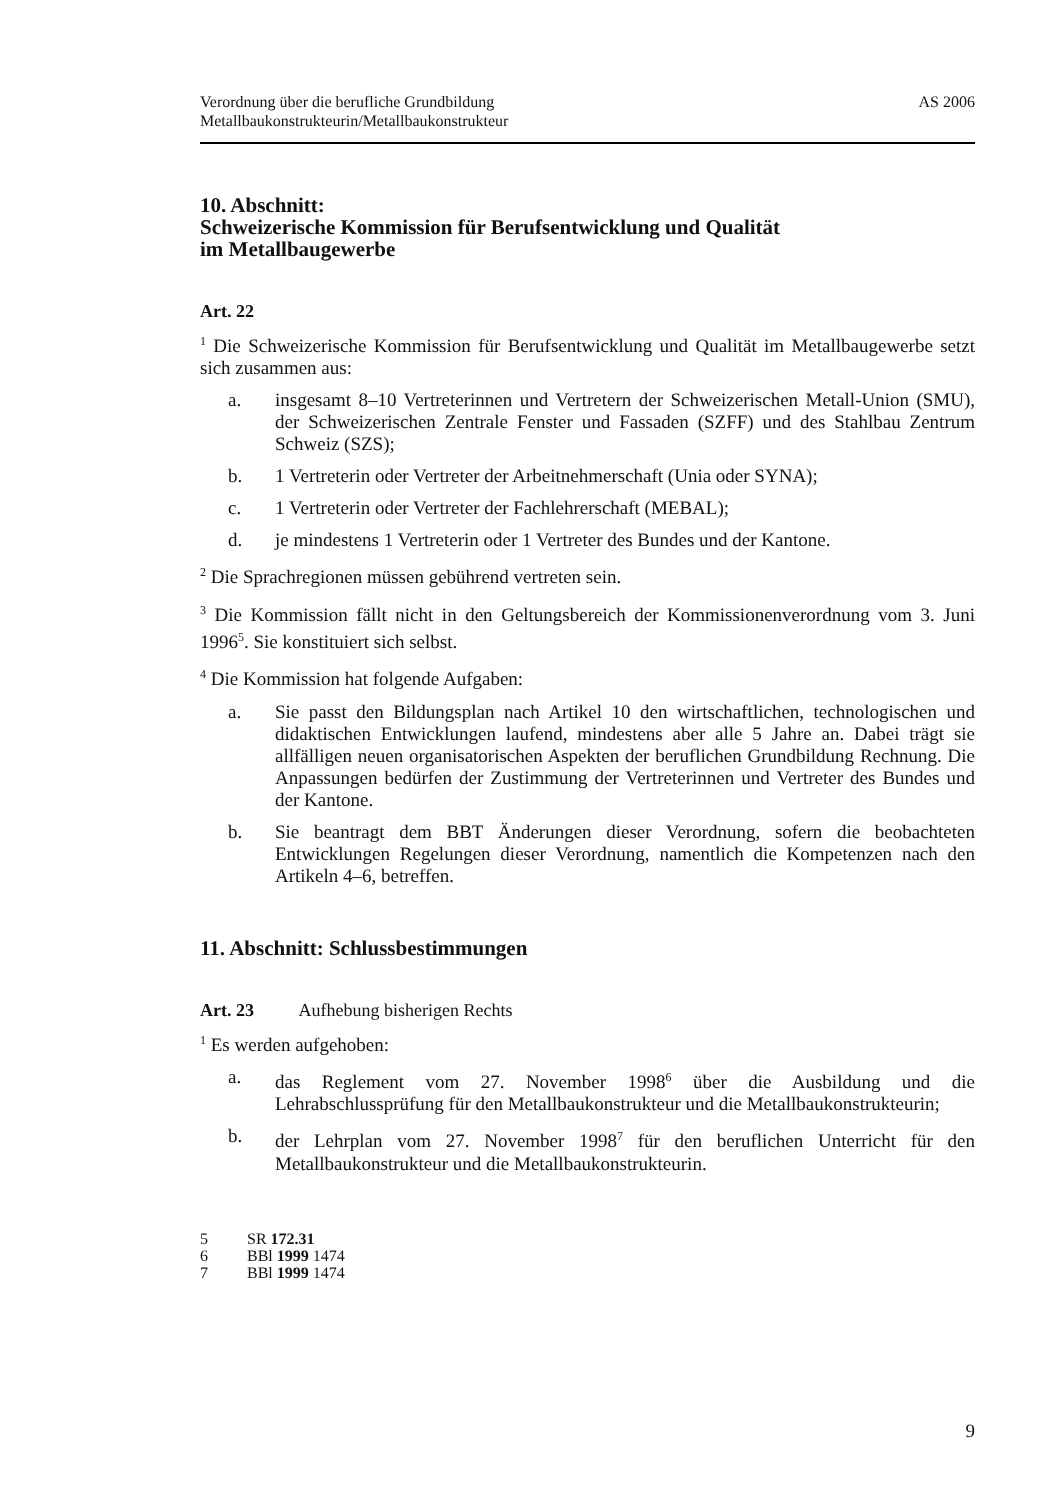Verordnung über die berufliche Grundbildung
Metallbaukonstrukteurin/Metallbaukonstrukteur
AS 2006
10. Abschnitt:
Schweizerische Kommission für Berufsentwicklung und Qualität
im Metallbaugewerbe
Art. 22
<sup>1</sup> Die Schweizerische Kommission für Berufsentwicklung und Qualität im Metallbaugewerbe setzt sich zusammen aus:
a. insgesamt 8–10 Vertreterinnen und Vertretern der Schweizerischen Metall-Union (SMU), der Schweizerischen Zentrale Fenster und Fassaden (SZFF) und des Stahlbau Zentrum Schweiz (SZS);
b. 1 Vertreterin oder Vertreter der Arbeitnehmerschaft (Unia oder SYNA);
c. 1 Vertreterin oder Vertreter der Fachlehrerschaft (MEBAL);
d. je mindestens 1 Vertreterin oder 1 Vertreter des Bundes und der Kantone.
<sup>2</sup> Die Sprachregionen müssen gebührend vertreten sein.
<sup>3</sup> Die Kommission fällt nicht in den Geltungsbereich der Kommissionenverordnung vom 3. Juni 1996<sup>5</sup>. Sie konstituiert sich selbst.
<sup>4</sup> Die Kommission hat folgende Aufgaben:
a. Sie passt den Bildungsplan nach Artikel 10 den wirtschaftlichen, technologischen und didaktischen Entwicklungen laufend, mindestens aber alle 5 Jahre an. Dabei trägt sie allfälligen neuen organisatorischen Aspekten der beruflichen Grundbildung Rechnung. Die Anpassungen bedürfen der Zustimmung der Vertreterinnen und Vertreter des Bundes und der Kantone.
b. Sie beantragt dem BBT Änderungen dieser Verordnung, sofern die beobachteten Entwicklungen Regelungen dieser Verordnung, namentlich die Kompetenzen nach den Artikeln 4–6, betreffen.
11. Abschnitt: Schlussbestimmungen
Art. 23 Aufhebung bisherigen Rechts
<sup>1</sup> Es werden aufgehoben:
a. das Reglement vom 27. November 1998<sup>6</sup> über die Ausbildung und die Lehrabschlussprüfung für den Metallbaukonstrukteur und die Metallbaukonstrukteurin;
b. der Lehrplan vom 27. November 1998<sup>7</sup> für den beruflichen Unterricht für den Metallbaukonstrukteur und die Metallbaukonstrukteurin.
5 SR 172.31
6 BBl 1999 1474
7 BBl 1999 1474
9